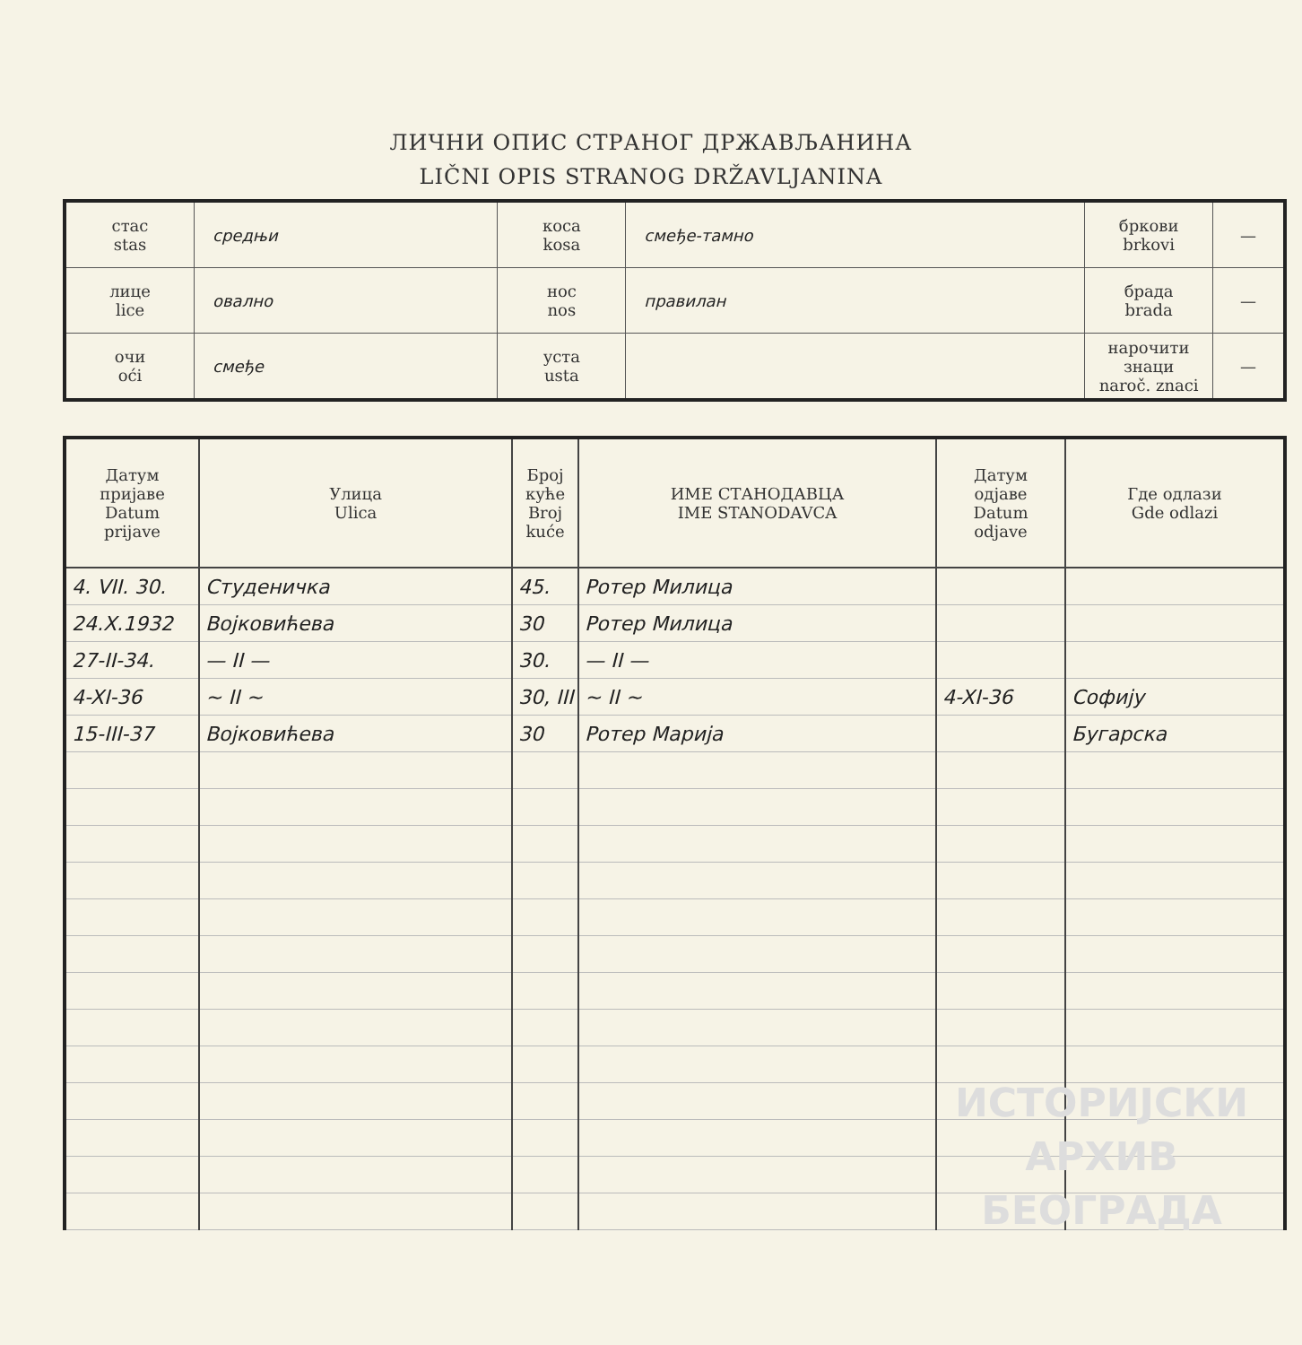ЛИЧНИ ОПИС СТРАНОГ ДРЖАВЉАНИНА
LIČNI OPIS STRANOG DRŽAVLJANINA
| стас stas | средњи | коса kosa | смеђе-тамно | бркови brkovi | — |
| лице lice | овално | нос nos | правилан | брада brada | — |
| очи oći | смеђе | уста usta | | нарочити знаци naroč. znaci | — |
| Датум пријаве Datum prijave | Улица Ulica | Број куће Broj kuće | ИМЕ СТАНОДАВЦА IME STANODAVCA | Датум одјаве Datum odjave | Где одлази Gde odlazi |
| --- | --- | --- | --- | --- | --- |
| 4. VII. 30. | Студеничка | 45. | Ротер Милица | | |
| 24.X.1932 | Војковићева | 30 | Ротер Милица | | |
| 27-II-34. | — II — | 30. | — II — | | |
| 4-XI-36 | ~ II ~ | 30, III | ~ II ~ | 4-XI-36 | Софију |
| 15-III-37 | Војковићева | 30 | Ротер Марија | | Бугарска |
ИСТОРИЈСКИ
АРХИВ
БЕОГРАДА